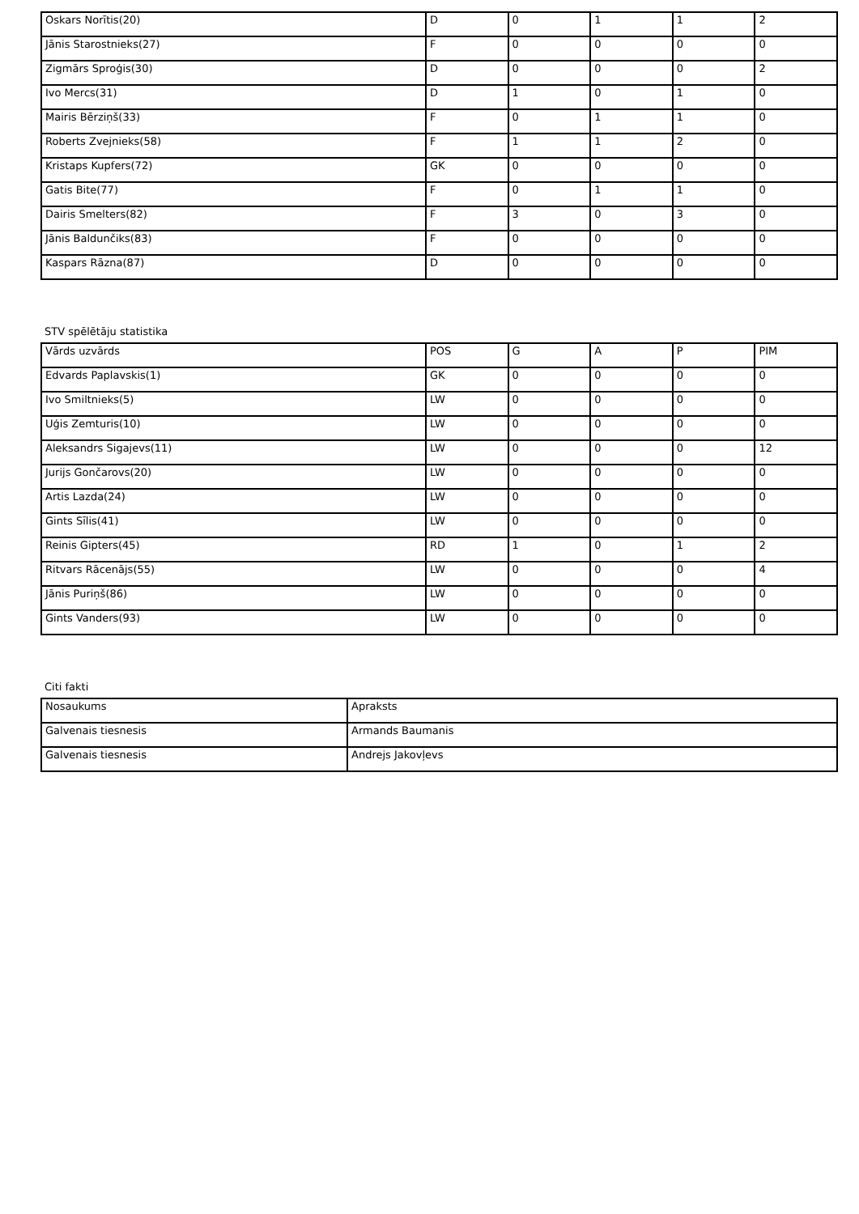| Oskars Norītis(20) | D | 0 | 1 | 1 | 2 |
| Jānis Starostnieks(27) | F | 0 | 0 | 0 | 0 |
| Zigmārs Sproģis(30) | D | 0 | 0 | 0 | 2 |
| Ivo Mercs(31) | D | 1 | 0 | 1 | 0 |
| Mairis Bērziņš(33) | F | 0 | 1 | 1 | 0 |
| Roberts Zvejnieks(58) | F | 1 | 1 | 2 | 0 |
| Kristaps Kupfers(72) | GK | 0 | 0 | 0 | 0 |
| Gatis Bite(77) | F | 0 | 1 | 1 | 0 |
| Dairis Smelters(82) | F | 3 | 0 | 3 | 0 |
| Jānis Baldunčiks(83) | F | 0 | 0 | 0 | 0 |
| Kaspars Rāzna(87) | D | 0 | 0 | 0 | 0 |
STV spēlētāju statistika
| Vārds uzvārds | POS | G | A | P | PIM |
| --- | --- | --- | --- | --- | --- |
| Edvards Paplavskis(1) | GK | 0 | 0 | 0 | 0 |
| Ivo Smiltnieks(5) | LW | 0 | 0 | 0 | 0 |
| Uģis Zemturis(10) | LW | 0 | 0 | 0 | 0 |
| Aleksandrs Sigajevs(11) | LW | 0 | 0 | 0 | 12 |
| Jurijs Gončarovs(20) | LW | 0 | 0 | 0 | 0 |
| Artis Lazda(24) | LW | 0 | 0 | 0 | 0 |
| Gints Sīlis(41) | LW | 0 | 0 | 0 | 0 |
| Reinis Gipters(45) | RD | 1 | 0 | 1 | 2 |
| Ritvars Rācenājs(55) | LW | 0 | 0 | 0 | 4 |
| Jānis Puriņš(86) | LW | 0 | 0 | 0 | 0 |
| Gints Vanders(93) | LW | 0 | 0 | 0 | 0 |
Citi fakti
| Nosaukums | Apraksts |
| --- | --- |
| Galvenais tiesnesis | Armands Baumanis |
| Galvenais tiesnesis | Andrejs Jakovļevs |